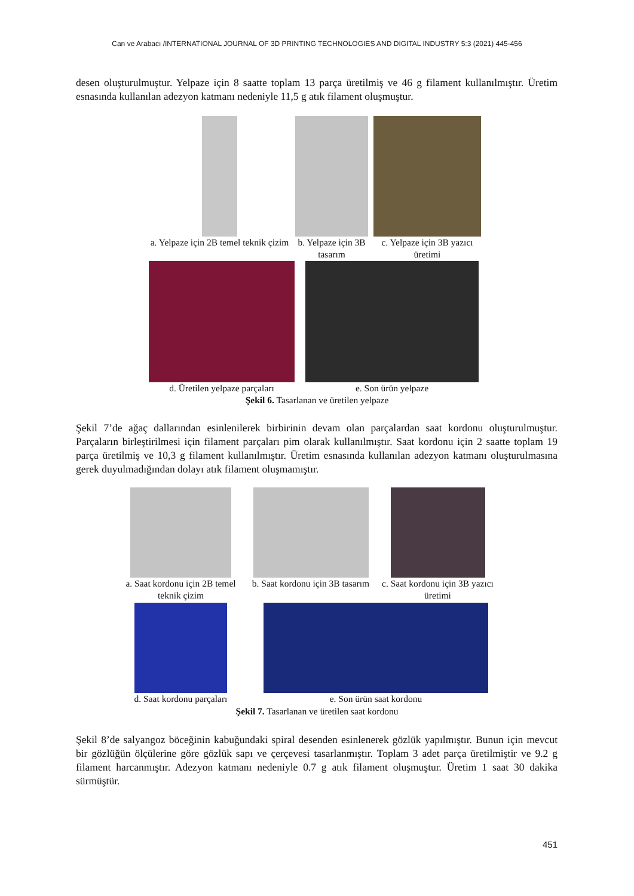Can ve Arabacı /INTERNATIONAL JOURNAL OF 3D PRINTING TECHNOLOGIES AND DIGITAL INDUSTRY 5:3 (2021) 445-456
desen oluşturulmuştur. Yelpaze için 8 saatte toplam 13 parça üretilmiş ve 46 g filament kullanılmıştır. Üretim esnasında kullanılan adezyon katmanı nedeniyle 11,5 g atık filament oluşmuştur.
a. Yelpaze için 2B temel teknik çizim
b. Yelpaze için 3B tasarım
c. Yelpaze için 3B yazıcı üretimi
d. Üretilen yelpaze parçaları
e. Son ürün yelpaze
Şekil 6. Tasarlanan ve üretilen yelpaze
Şekil 7’de ağaç dallarından esinlenilerek birbirinin devam olan parçalardan saat kordonu oluşturulmuştur. Parçaların birleştirilmesi için filament parçaları pim olarak kullanılmıştır. Saat kordonu için 2 saatte toplam 19 parça üretilmiş ve 10,3 g filament kullanılmıştır. Üretim esnasında kullanılan adezyon katmanı oluşturulmasına gerek duyulmadığından dolayı atık filament oluşmamıştır.
a. Saat kordonu için 2B temel teknik çizim
b. Saat kordonu için 3B tasarım
c. Saat kordonu için 3B yazıcı üretimi
d. Saat kordonu parçaları
e. Son ürün saat kordonu
Şekil 7. Tasarlanan ve üretilen saat kordonu
Şekil 8’de salyangoz böceğinin kabuğundaki spiral desenden esinlenerek gözlük yapılmıştır. Bunun için mevcut bir gözlüğün ölçülerine göre gözlük sapı ve çerçevesi tasarlanmıştır. Toplam 3 adet parça üretilmiştir ve 9.2 g filament harcanmıştır. Adezyon katmanı nedeniyle 0.7 g atık filament oluşmuştur. Üretim 1 saat 30 dakika sürmüştür.
451